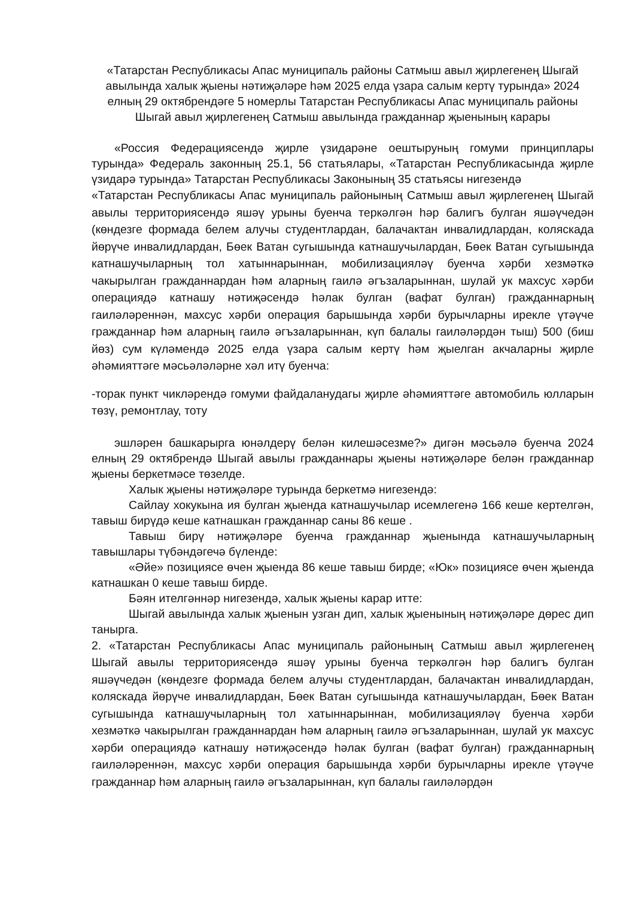«Татарстан Республикасы Апас муниципаль районы Сатмыш авыл җирлегенең Шыгай авылында халык җыены нәтиҗәләре һәм 2025 елда үзара салым кертү турында» 2024 елның 29 октябрендәге 5 номерлы Татарстан Республикасы Апас муниципаль районы Шыгай авыл җирлегенең Сатмыш авылында гражданнар җыенының карары
«Россия Федерациясендә җирле үзидарәне оештыруның гомуми принциплары турында» Федераль законның 25.1, 56 статьялары, «Татарстан Республикасында җирле үзидарә турында» Татарстан Республикасы Законының 35 статьясы нигезендә
«Татарстан Республикасы Апас муниципаль районының Сатмыш авыл җирлегенең Шыгай авылы территориясендә яшәү урыны буенча теркәлгән һәр балигъ булган яшәүчедән (көндезге формада белем алучы студентлардан, балачактан инвалидлардан, коляскада йөрүче инвалидлардан, Бөек Ватан сугышында катнашучылардан, Бөек Ватан сугышында катнашучыларның тол хатыннарыннан, мобилизацияләү буенча хәрби хезмәткә чакырылган гражданнардан һәм аларның гаилә әгъзаларыннан, шулай ук махсус хәрби операциядә катнашу нәтиҗәсендә һәлак булган (вафат булган) гражданнарның гаиләләреннән, махсус хәрби операция барышында хәрби бурычларны ирекле үтәүче гражданнар һәм аларның гаилә әгъзаларыннан, күп балалы гаиләләрдән тыш) 500 (биш йөз) сум күләмендә 2025 елда үзара салым кертү һәм җыелган акчаларны җирле әһәмияттәге мәсьәләләрне хәл итү буенча:
-торак пункт чикләрендә гомуми файдаланудагы җирле әһәмияттәге автомобиль юлларын төзү, ремонтлау, тоту
эшләрен башкарырга юнәлдерү белән килешәсезме?» дигән мәсьәлә буенча 2024 елның 29 октябрендә Шыгай авылы гражданнары җыены нәтиҗәләре белән гражданнар җыены беркетмәсе төзелде.
Халык җыены нәтиҗәләре турында беркетмә нигезендә:
Сайлау хокукына ия булган җыенда катнашучылар исемлегенә 166 кеше кертелгән, тавыш бирүдә кеше катнашкан гражданнар саны 86 кеше .
Тавыш бирү нәтиҗәләре буенча гражданнар җыенында катнашучыларның тавышлары түбәндәгечә бүленде:
«Әйе» позициясе өчен җыенда 86 кеше тавыш бирде; «Юк» позициясе өчен җыенда катнашкан 0 кеше тавыш бирде.
Бәян ителгәннәр нигезендә, халык җыены карар итте:
Шыгай авылында халык җыенын узган дип, халык җыенының нәтиҗәләре дөрес дип танырга.
2. «Татарстан Республикасы Апас муниципаль районының Сатмыш авыл җирлегенең Шыгай авылы территориясендә яшәү урыны буенча теркәлгән һәр балигъ булган яшәүчедән (көндезге формада белем алучы студентлардан, балачактан инвалидлардан, коляскада йөрүче инвалидлардан, Бөек Ватан сугышында катнашучылардан, Бөек Ватан сугышында катнашучыларның тол хатыннарыннан, мобилизацияләү буенча хәрби хезмәткә чакырылган гражданнардан һәм аларның гаилә әгъзаларыннан, шулай ук махсус хәрби операциядә катнашу нәтиҗәсендә һәлак булган (вафат булган) гражданнарның гаиләләреннән, махсус хәрби операция барышында хәрби бурычларны ирекле үтәүче гражданнар һәм аларның гаилә әгъзаларыннан, күп балалы гаиләләрдән